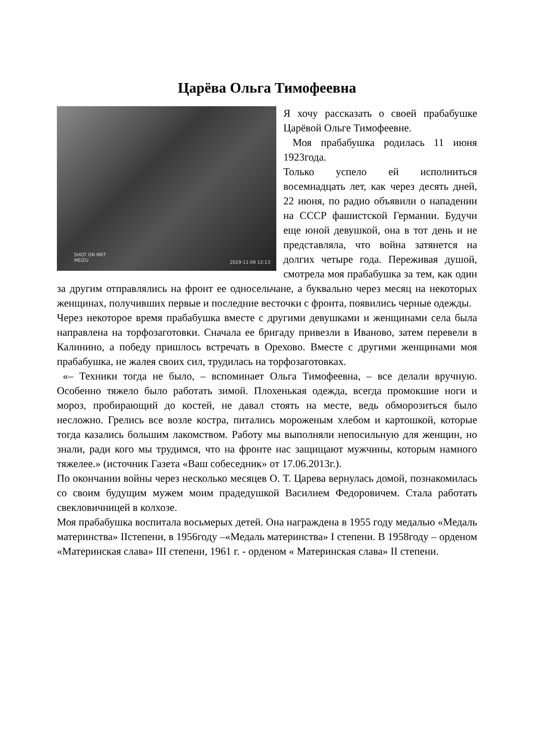Царёва Ольга Тимофеевна
SHOT ON M6T
MEIZU 2019·11·09 12:13
Я хочу рассказать о своей прабабушке Царёвой Ольге Тимофеевне.
Моя прабабушка родилась 11 июня 1923года.
Только успело ей исполниться восемнадцать лет, как через десять дней, 22 июня, по радио объявили о нападении на СССР фашистской Германии. Будучи еще юной девушкой, она в тот день и не представляла, что война затянется на долгих четыре года. Переживая душой, смотрела моя прабабушка за тем, как один за другим отправлялись на фронт ее односельчане, а буквально через месяц на некоторых женщинах, получивших первые и последние весточки с фронта, появились черные одежды.
Через некоторое время прабабушка вместе с другими девушками и женщинами села была направлена на торфозаготовки. Сначала ее бригаду привезли в Иваново, затем перевели в Калинино, а победу пришлось встречать в Орехово. Вместе с другими женщинами моя прабабушка, не жалея своих сил, трудилась на торфозаготовках.
«– Техники тогда не было, – вспоминает Ольга Тимофеевна, – все делали вручную. Особенно тяжело было работать зимой. Плохенькая одежда, всегда промокшие ноги и мороз, пробирающий до костей, не давал стоять на месте, ведь обморозиться было несложно. Грелись все возле костра, питались мороженым хлебом и картошкой, которые тогда казались большим лакомством. Работу мы выполняли непосильную для женщин, но знали, ради кого мы трудимся, что на фронте нас защищают мужчины, которым намного тяжелее.» (источник Газета «Ваш собеседник» от 17.06.2013г.).
По окончании войны через несколько месяцев О. Т. Царева вернулась домой, познакомилась со своим будущим мужем моим прадедушкой Василием Федоровичем. Стала работать свекловичницей в колхозе.
Моя прабабушка воспитала восьмерых детей. Она награждена в 1955 году медалью «Медаль материнства» IIстепени, в 1956году –«Медаль материнства» I степени. В 1958году – орденом «Материнская слава» III степени, 1961 г. - орденом « Материнская слава» II степени.